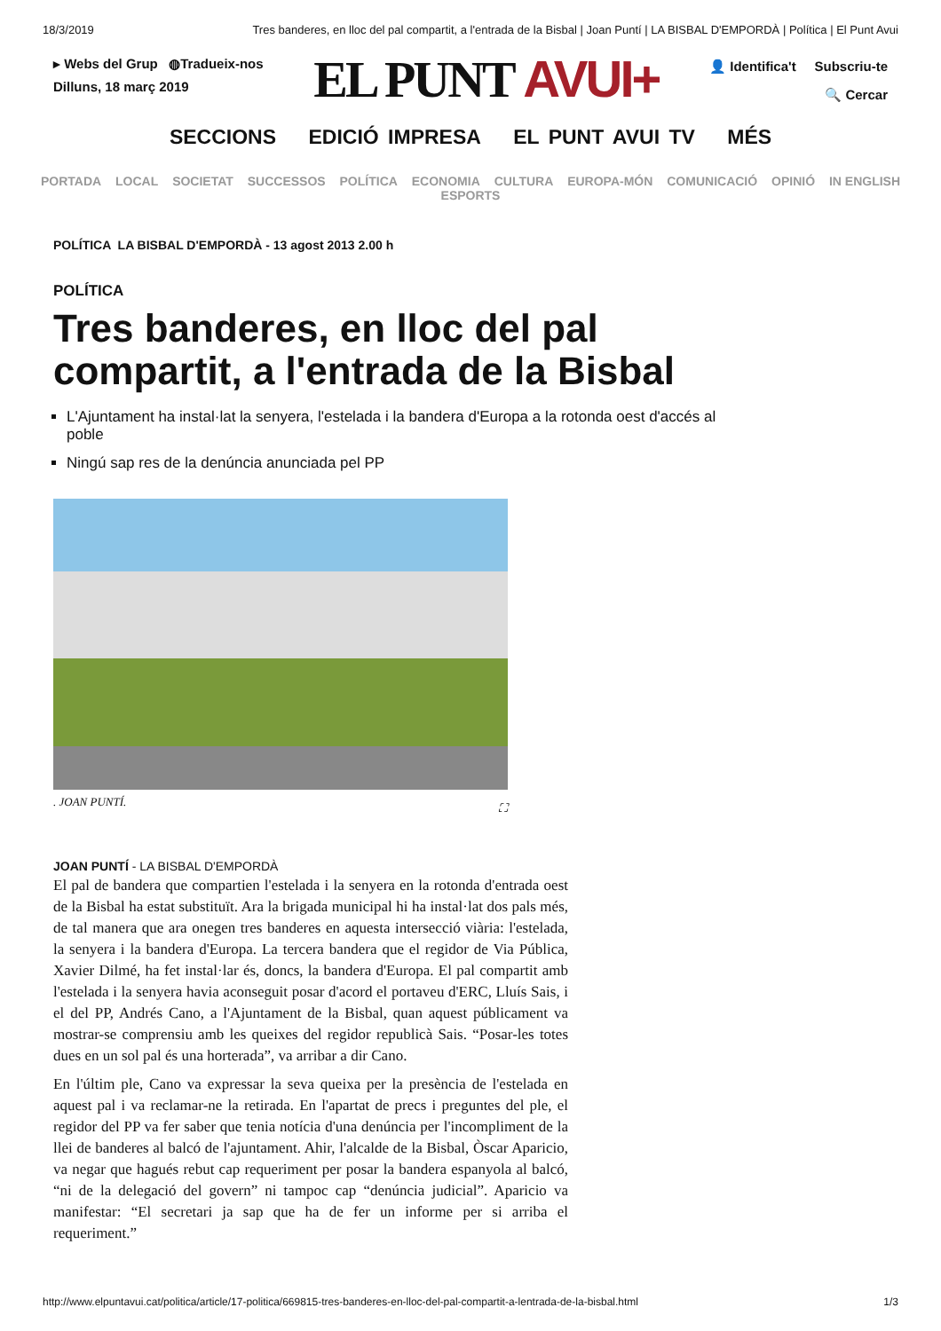18/3/2019 Tres banderes, en lloc del pal compartit, a l'entrada de la Bisbal | Joan Puntí | LA BISBAL D'EMPORDÀ | Política | El Punt Avui
▸ Webs del Grup ◍Tradueix-nos
Dilluns, 18 març 2019
EL PUNT AVUI+
👤 Identifica't Subscriu-te
🔍 Cercar
SECCIONS EDICIÓ IMPRESA EL PUNT AVUI TV MÉS
PORTADA LOCAL SOCIETAT SUCCESSOS POLÍTICA ECONOMIA CULTURA EUROPA-MÓN COMUNICACIÓ OPINIÓ IN ENGLISH ESPORTS
POLÍTICA LA BISBAL D'EMPORDÀ - 13 agost 2013 2.00 h
POLÍTICA
Tres banderes, en lloc del pal compartit, a l'entrada de la Bisbal
L'Ajuntament ha instal·lat la senyera, l'estelada i la bandera d'Europa a la rotonda oest d'accés al poble
Ningú sap res de la denúncia anunciada pel PP
. JOAN PUNTÍ. ⛶
JOAN PUNTÍ - LA BISBAL D'EMPORDÀ
El pal de bandera que compartien l'estelada i la senyera en la rotonda d'entrada oest de la Bisbal ha estat substituït. Ara la brigada municipal hi ha instal·lat dos pals més, de tal manera que ara onegen tres banderes en aquesta intersecció viària: l'estelada, la senyera i la bandera d'Europa. La tercera bandera que el regidor de Via Pública, Xavier Dilmé, ha fet instal·lar és, doncs, la bandera d'Europa. El pal compartit amb l'estelada i la senyera havia aconseguit posar d'acord el portaveu d'ERC, Lluís Sais, i el del PP, Andrés Cano, a l'Ajuntament de la Bisbal, quan aquest públicament va mostrar-se comprensiu amb les queixes del regidor republicà Sais. “Posar-les totes dues en un sol pal és una horterada”, va arribar a dir Cano.
En l'últim ple, Cano va expressar la seva queixa per la presència de l'estelada en aquest pal i va reclamar-ne la retirada. En l'apartat de precs i preguntes del ple, el regidor del PP va fer saber que tenia notícia d'una denúncia per l'incompliment de la llei de banderes al balcó de l'ajuntament. Ahir, l'alcalde de la Bisbal, Òscar Aparicio, va negar que hagués rebut cap requeriment per posar la bandera espanyola al balcó, “ni de la delegació del govern” ni tampoc cap “denúncia judicial”. Aparicio va manifestar: “El secretari ja sap que ha de fer un informe per si arriba el requeriment.”
http://www.elpuntavui.cat/politica/article/17-politica/669815-tres-banderes-en-lloc-del-pal-compartit-a-lentrada-de-la-bisbal.html 1/3